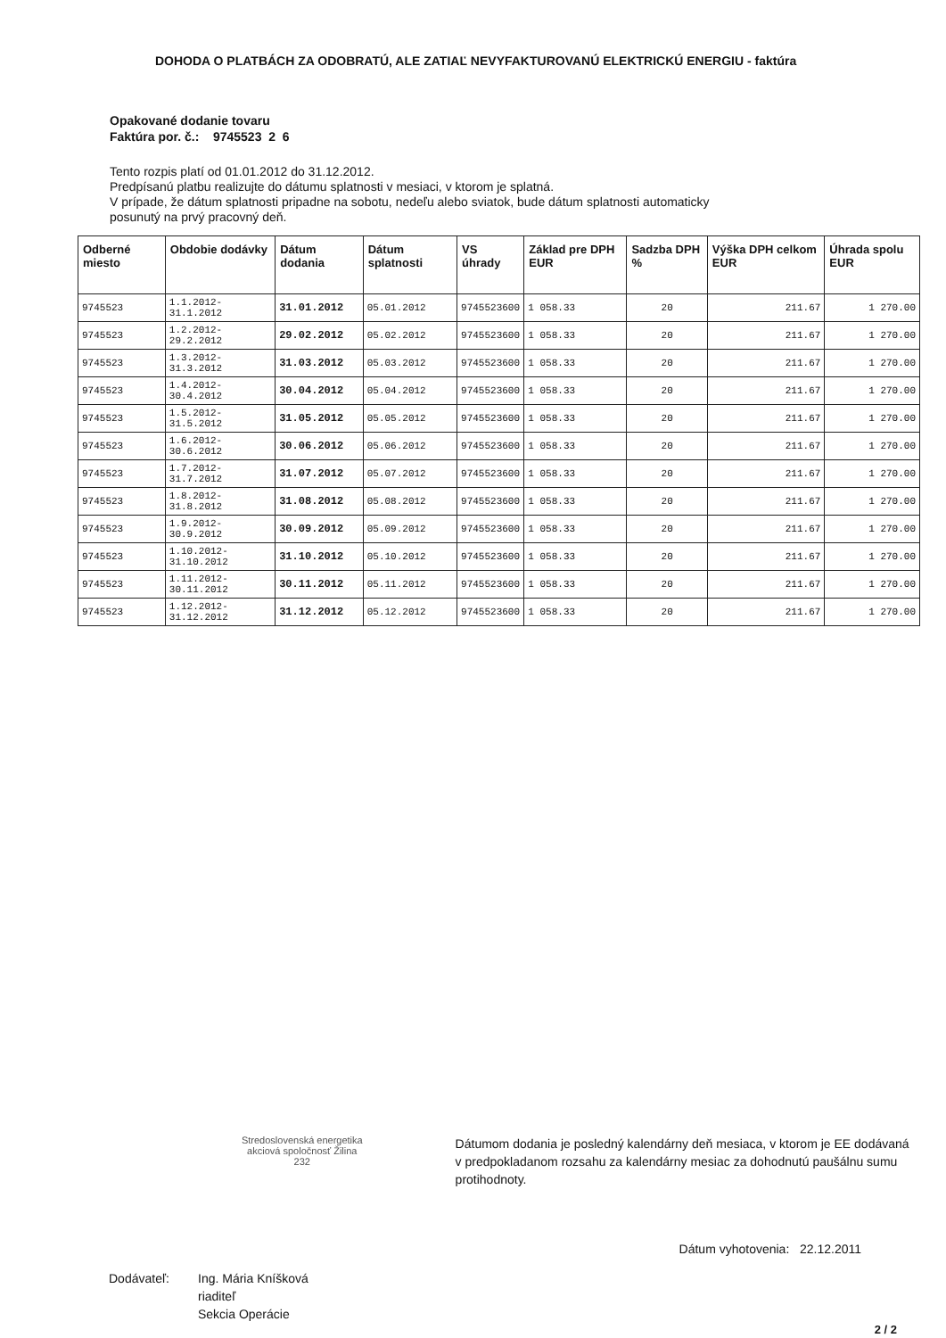DOHODA O PLATBÁCH ZA ODOBRATÚ, ALE ZATIAĽ NEVYFAKTUROVANÚ ELEKTRICKÚ ENERGIU - faktúra
Opakované dodanie tovaru
Faktúra por. č.: 9745523 2 6
Tento rozpis platí od 01.01.2012 do 31.12.2012.
Predpísanú platbu realizujte do dátumu splatnosti v mesiaci, v ktorom je splatná.
V prípade, že dátum splatnosti pripadne na sobotu, nedeľu alebo sviatok, bude dátum splatnosti automaticky
posunutý na prvý pracovný deň.
| Odberné miesto | Obdobie dodávky | Dátum dodania | Dátum splatnosti | VS úhrady | Základ pre DPH EUR | Sadzba DPH % | Výška DPH celkom EUR | Úhrada spolu EUR |
| --- | --- | --- | --- | --- | --- | --- | --- | --- |
| 9745523 | 1.1.2012-31.1.2012 | 31.01.2012 | 05.01.2012 | 9745523600 | 1 058.33 | 20 | 211.67 | 1 270.00 |
| 9745523 | 1.2.2012-29.2.2012 | 29.02.2012 | 05.02.2012 | 9745523600 | 1 058.33 | 20 | 211.67 | 1 270.00 |
| 9745523 | 1.3.2012-31.3.2012 | 31.03.2012 | 05.03.2012 | 9745523600 | 1 058.33 | 20 | 211.67 | 1 270.00 |
| 9745523 | 1.4.2012-30.4.2012 | 30.04.2012 | 05.04.2012 | 9745523600 | 1 058.33 | 20 | 211.67 | 1 270.00 |
| 9745523 | 1.5.2012-31.5.2012 | 31.05.2012 | 05.05.2012 | 9745523600 | 1 058.33 | 20 | 211.67 | 1 270.00 |
| 9745523 | 1.6.2012-30.6.2012 | 30.06.2012 | 05.06.2012 | 9745523600 | 1 058.33 | 20 | 211.67 | 1 270.00 |
| 9745523 | 1.7.2012-31.7.2012 | 31.07.2012 | 05.07.2012 | 9745523600 | 1 058.33 | 20 | 211.67 | 1 270.00 |
| 9745523 | 1.8.2012-31.8.2012 | 31.08.2012 | 05.08.2012 | 9745523600 | 1 058.33 | 20 | 211.67 | 1 270.00 |
| 9745523 | 1.9.2012-30.9.2012 | 30.09.2012 | 05.09.2012 | 9745523600 | 1 058.33 | 20 | 211.67 | 1 270.00 |
| 9745523 | 1.10.2012-31.10.2012 | 31.10.2012 | 05.10.2012 | 9745523600 | 1 058.33 | 20 | 211.67 | 1 270.00 |
| 9745523 | 1.11.2012-30.11.2012 | 30.11.2012 | 05.11.2012 | 9745523600 | 1 058.33 | 20 | 211.67 | 1 270.00 |
| 9745523 | 1.12.2012-31.12.2012 | 31.12.2012 | 05.12.2012 | 9745523600 | 1 058.33 | 20 | 211.67 | 1 270.00 |
Stredoslovenská energetika
akciová spoločnosť Žilina
232
Dátumom dodania je posledný kalendárny deň mesiaca, v ktorom je EE dodávaná v predpokladanom rozsahu za kalendárny mesiac za dohodnutú paušálnu sumu protihodnoty.
Dátum vyhotovenia: 22.12.2011
Dodávateľ: Ing. Mária Kníšková
riaditeľ
Sekcia Operácie
2 / 2